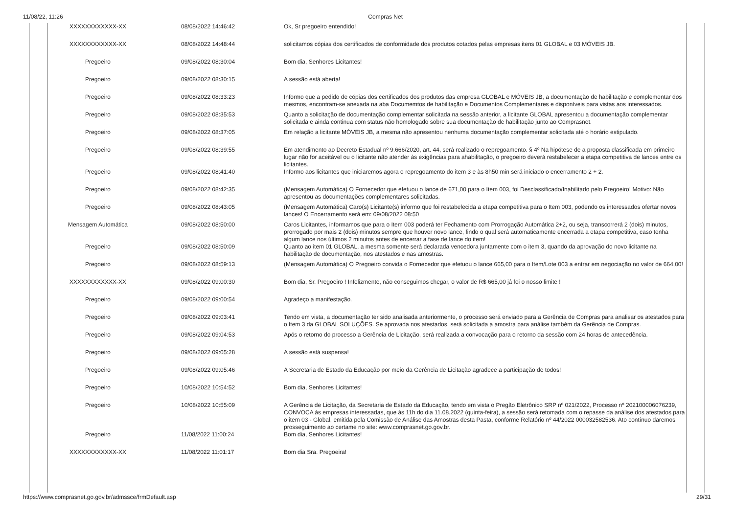11/08/22, 11:26 Compras Net
| XXXXXXXXXXXX-XX | 08/08/2022 14:46:42 | Ok, Sr pregoeiro entendido! |
| XXXXXXXXXXXX-XX | 08/08/2022 14:48:44 | solicitamos cópias dos certificados de conformidade dos produtos cotados pelas empresas itens 01 GLOBAL e 03 MÓVEIS JB. |
| Pregoeiro | 09/08/2022 08:30:04 | Bom dia, Senhores Licitantes! |
| Pregoeiro | 09/08/2022 08:30:15 | A sessão está aberta! |
| Pregoeiro | 09/08/2022 08:33:23 | Informo que a pedido de cópias dos certificados dos produtos das empresa GLOBAL e MÓVEIS JB, a documentação de habilitação e complementar dos mesmos, encontram-se anexada na aba Documemtos de habilitação e Documentos Complementares e disponíveis para vistas aos interessados. |
| Pregoeiro | 09/08/2022 08:35:53 | Quanto a solicitação de documentação complementar solicitada na sessão anterior, a licitante GLOBAL apresentou a documentação complementar solicitada e ainda continua com status não homologado sobre sua documentação de habilitação junto ao Comprasnet. |
| Pregoeiro | 09/08/2022 08:37:05 | Em relação a licitante MÓVEIS JB, a mesma não apresentou nenhuma documentação complementar solicitada até o horário estipulado. |
| Pregoeiro | 09/08/2022 08:39:55 | Em atendimento ao Decreto Estadual nº 9.666/2020, art. 44, será realizado o repregoamento. § 4º Na hipótese de a proposta classificada em primeiro lugar não for aceitável ou o licitante não atender às exigências para ahabilitação, o pregoeiro deverá restabelecer a etapa competitiva de lances entre os licitantes. |
| Pregoeiro | 09/08/2022 08:41:40 | Informo aos licitantes que iniciaremos agora o repregoamento do item 3 e às 8h50 min será iniciado o encerramento 2 + 2. |
| Pregoeiro | 09/08/2022 08:42:35 | (Mensagem Automática) O Fornecedor que efetuou o lance de 671,00 para o Item 003, foi Desclassificado/Inabilitado pelo Pregoeiro! Motivo: Não apresentou as documentações complementares solicitadas. |
| Pregoeiro | 09/08/2022 08:43:05 | (Mensagem Automática) Caro(s) Licitante(s) informo que foi restabelecida a etapa competitiva para o Item 003, podendo os interessados ofertar novos lances! O Encerramento será em: 09/08/2022 08:50 |
| Mensagem Automática | 09/08/2022 08:50:00 | Caros Licitantes, informamos que para o Item 003 poderá ter Fechamento com Prorrogação Automática 2+2, ou seja, transcorrerá 2 (dois) minutos, prorrogado por mais 2 (dois) minutos sempre que houver novo lance, findo o qual será automaticamente encerrada a etapa competitiva, caso tenha algum lance nos últimos 2 minutos antes de encerrar a fase de lance do item! |
| Pregoeiro | 09/08/2022 08:50:09 | Quanto ao item 01 GLOBAL, a mesma somente será declarada vencedora juntamente com o item 3, quando da aprovação do novo licitante na habilitação de documentação, nos atestados e nas amostras. |
| Pregoeiro | 09/08/2022 08:59:13 | (Mensagem Automática) O Pregoeiro convida o Fornecedor que efetuou o lance 665,00 para o Item/Lote 003 a entrar em negociação no valor de 664,00! |
| XXXXXXXXXXXX-XX | 09/08/2022 09:00:30 | Bom dia, Sr. Pregoeiro ! Infelizmente, não conseguimos chegar, o valor de R$ 665,00 já foi o nosso limite ! |
| Pregoeiro | 09/08/2022 09:00:54 | Agradeço a manifestação. |
| Pregoeiro | 09/08/2022 09:03:41 | Tendo em vista, a documentação ter sido analisada anteriormente, o processo será enviado para a Gerência de Compras para analisar os atestados para o Item 3 da GLOBAL SOLUÇÕES. Se aprovada nos atestados, será solicitada a amostra para análise também da Gerência de Compras. |
| Pregoeiro | 09/08/2022 09:04:53 | Após o retorno do processo a Gerência de Licitação, será realizada a convocação para o retorno da sessão com 24 horas de antecedência. |
| Pregoeiro | 09/08/2022 09:05:28 | A sessão está suspensa! |
| Pregoeiro | 09/08/2022 09:05:46 | A Secretaria de Estado da Educação por meio da Gerência de Licitação agradece a participação de todos! |
| Pregoeiro | 10/08/2022 10:54:52 | Bom dia, Senhores Licitantes! |
| Pregoeiro | 10/08/2022 10:55:09 | A Gerência de Licitação, da Secretaria de Estado da Educação, tendo em vista o Pregão Eletrônico SRP nº 021/2022, Processo nº 202100006076239, CONVOCA às empresas interessadas, que às 11h do dia 11.08.2022 (quinta-feira), a sessão será retomada com o repasse da análise dos atestados para o item 03 - Global, emitida pela Comissão de Análise das Amostras desta Pasta, conforme Relatório nº 44/2022 000032582536. Ato contínuo daremos prosseguimento ao certame no site: www.comprasnet.go.gov.br. |
| Pregoeiro | 11/08/2022 11:00:24 | Bom dia, Senhores Licitantes! |
| XXXXXXXXXXXX-XX | 11/08/2022 11:01:17 | Bom dia Sra. Pregoeira! |
https://www.comprasnet.go.gov.br/admssce/frmDefault.asp 29/31